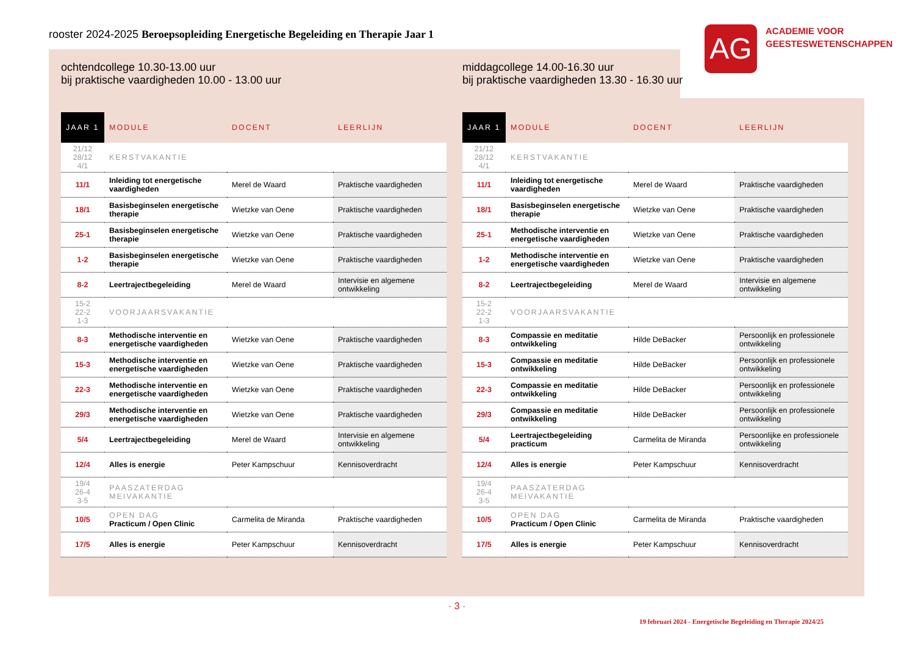rooster 2024-2025 Beroepsopleiding Energetische Begeleiding en Therapie Jaar 1
AG
ACADEMIE VOOR
GEESTESWETENSCHAPPEN
ochtendcollege 10.30-13.00 uur
bij praktische vaardigheden 10.00 - 13.00 uur
| JAAR 1 | MODULE | DOCENT | LEERLIJN |
| --- | --- | --- | --- |
| 21/12 28/12 4/1 | KERSTVAKANTIE | | |
| 11/1 | Inleiding tot energetische vaardigheden | Merel de Waard | Praktische vaardigheden |
| 18/1 | Basisbeginselen energetische therapie | Wietzke van Oene | Praktische vaardigheden |
| 25-1 | Basisbeginselen energetische therapie | Wietzke van Oene | Praktische vaardigheden |
| 1-2 | Basisbeginselen energetische therapie | Wietzke van Oene | Praktische vaardigheden |
| 8-2 | Leertrajectbegeleiding | Merel de Waard | Intervisie en algemene ontwikkeling |
| 15-2 22-2 1-3 | VOORJAARSVAKANTIE | | |
| 8-3 | Methodische interventie en energetische vaardigheden | Wietzke van Oene | Praktische vaardigheden |
| 15-3 | Methodische interventie en energetische vaardigheden | Wietzke van Oene | Praktische vaardigheden |
| 22-3 | Methodische interventie en energetische vaardigheden | Wietzke van Oene | Praktische vaardigheden |
| 29/3 | Methodische interventie en energetische vaardigheden | Wietzke van Oene | Praktische vaardigheden |
| 5/4 | Leertrajectbegeleiding | Merel de Waard | Intervisie en algemene ontwikkeling |
| 12/4 | Alles is energie | Peter Kampschuur | Kennisoverdracht |
| 19/4 26-4 3-5 | PAASZATERDAG MEIVAKANTIE | | |
| 10/5 | OPEN DAG Practicum / Open Clinic | Carmelita de Miranda | Praktische vaardigheden |
| 17/5 | Alles is energie | Peter Kampschuur | Kennisoverdracht |
middagcollege 14.00-16.30 uur
bij praktische vaardigheden 13.30 - 16.30 uur
| JAAR 1 | MODULE | DOCENT | LEERLIJN |
| --- | --- | --- | --- |
| 21/12 28/12 4/1 | KERSTVAKANTIE | | |
| 11/1 | Inleiding tot energetische vaardigheden | Merel de Waard | Praktische vaardigheden |
| 18/1 | Basisbeginselen energetische therapie | Wietzke van Oene | Praktische vaardigheden |
| 25-1 | Methodische interventie en energetische vaardigheden | Wietzke van Oene | Praktische vaardigheden |
| 1-2 | Methodische interventie en energetische vaardigheden | Wietzke van Oene | Praktische vaardigheden |
| 8-2 | Leertrajectbegeleiding | Merel de Waard | Intervisie en algemene ontwikkeling |
| 15-2 22-2 1-3 | VOORJAARSVAKANTIE | | |
| 8-3 | Compassie en meditatie ontwikkeling | Hilde DeBacker | Persoonlijk en professionele ontwikkeling |
| 15-3 | Compassie en meditatie ontwikkeling | Hilde DeBacker | Persoonlijk en professionele ontwikkeling |
| 22-3 | Compassie en meditatie ontwikkeling | Hilde DeBacker | Persoonlijk en professionele ontwikkeling |
| 29/3 | Compassie en meditatie ontwikkeling | Hilde DeBacker | Persoonlijk en professionele ontwikkeling |
| 5/4 | Leertrajectbegeleiding practicum | Carmelita de Miranda | Persoonlijke en professionele ontwikkeling |
| 12/4 | Alles is energie | Peter Kampschuur | Kennisoverdracht |
| 19/4 26-4 3-5 | PAASZATERDAG MEIVAKANTIE | | |
| 10/5 | OPEN DAG Practicum / Open Clinic | Carmelita de Miranda | Praktische vaardigheden |
| 17/5 | Alles is energie | Peter Kampschuur | Kennisoverdracht |
· 3 ·
19 februari 2024 - Energetische Begeleiding en Therapie 2024/25